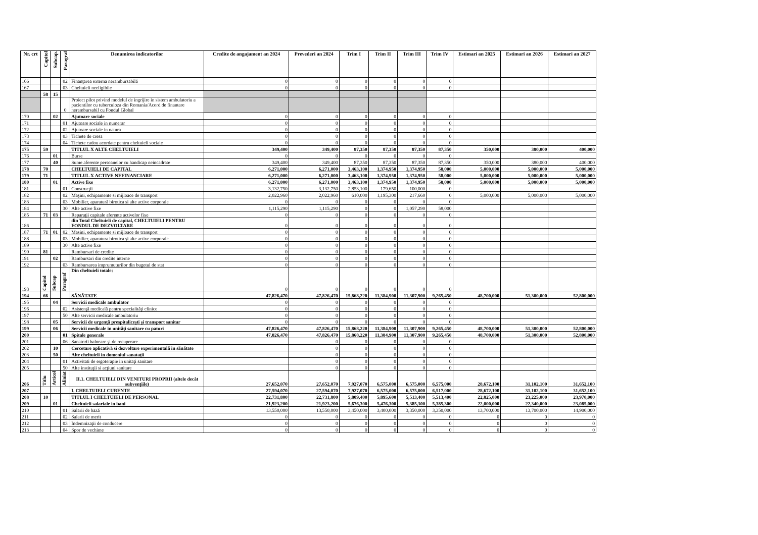| Nr. crt | Capitol | Subcap. | Paragraf | Denumirea indicatorilor | Credite de angajament an 2024 | Prevederi an 2024 | Trim I | Trim II | Trim III | Trim IV | Estimari an 2025 | Estimari an 2026 | Estimari an 2027 |
| --- | --- | --- | --- | --- | --- | --- | --- | --- | --- | --- | --- | --- | --- |
| 166 | | | 02 | Finanţarea externa nerambursabilă | 0 | 0 | 0 | 0 | 0 | 0 | | | |
| 167 | | | 03 | Cheltuieli neeligibile | 0 | 0 | 0 | 0 | 0 | 0 | | | |
| | 58 | 15 | | | | | | | | | | | |
| | | | 0 | Proiect pilot privind modelul de ingrijire in sistem ambulatoriu a pacientilor cu tuberculoza din Romania/Acord de finantare nerambursabil cu Fondul Global | | | | | | | | | |
| 170 | | 02 | | Ajutoare sociale | 0 | 0 | 0 | 0 | 0 | 0 | | | |
| 171 | | | 01 | Ajutoare sociale in numerar | 0 | 0 | 0 | 0 | 0 | 0 | | | |
| 172 | | | 02 | Ajutoare sociale in natura | 0 | 0 | 0 | 0 | 0 | 0 | | | |
| 173 | | | 03 | Tichete de cresa | 0 | 0 | 0 | 0 | 0 | 0 | | | |
| 174 | | | 04 | Tichete cadou acordate pentru cheltuieli sociale | 0 | 0 | 0 | 0 | 0 | 0 | | | |
| 175 | 59 | | | TITLUL X ALTE CHELTUIELI | 349,400 | 349,400 | 87,350 | 87,350 | 87,350 | 87,350 | 350,000 | 380,000 | 400,000 |
| 176 | | 01 | | Burse | 0 | 0 | 0 | 0 | 0 | 0 | | | |
| 177 | | 40 | | Sume aferente persoanelor cu handicap neincadrate | 349,400 | 349,400 | 87,350 | 87,350 | 87,350 | 87,350 | 350,000 | 380,000 | 400,000 |
| 178 | 70 | | | CHELTUIELI DE CAPITAL | 6,271,000 | 6,271,000 | 3,463,100 | 1,374,950 | 1,374,950 | 58,000 | 5,000,000 | 5,000,000 | 5,000,000 |
| 179 | 71 | | | TITLUL X ACTIVE NEFINANCIARE | 6,271,000 | 6,271,000 | 3,463,100 | 1,374,950 | 1,374,950 | 58,000 | 5,000,000 | 5,000,000 | 5,000,000 |
| 180 | | 01 | | Active fixe | 6,271,000 | 6,271,000 | 3,463,100 | 1,374,950 | 1,374,950 | 58,000 | 5,000,000 | 5,000,000 | 5,000,000 |
| 181 | | | 01 | Construcţii | 3,132,750 | 3,132,750 | 2,853,100 | 179,650 | 100,000 | 0 | | | |
| 182 | | | 02 | Maşini, echipamente si mijloace de transport | 2,022,960 | 2,022,960 | 610,000 | 1,195,300 | 217,660 | 0 | 5,000,000 | 5,000,000 | 5,000,000 |
| 183 | | | 03 | Mobilier, aparatură birotica si alte active corporale | 0 | 0 | 0 | 0 | 0 | 0 | | | |
| 184 | | | 30 | Alte active fixe | 1,115,290 | 1,115,290 | 0 | 0 | 1,057,290 | 58,000 | | | |
| 185 | 71 | 03 | | Reparaţii capitale aferente activelor fixe | 0 | 0 | 0 | 0 | 0 | 0 | | | |
| 186 | | | | din Total Cheltuieli de capital, CHELTUIELI PENTRU FONDUL DE DEZVOLTARE | 0 | 0 | 0 | 0 | 0 | 0 | | | |
| 187 | 71 | 01 | 02 | Masini, echipamente si mijloace de transport | 0 | 0 | 0 | 0 | 0 | 0 | | | |
| 188 | | | 03 | Mobilier, aparatura birotica şi alte active corporale | 0 | 0 | 0 | 0 | 0 | 0 | | | |
| 189 | | | 30 | Alte active fixe | 0 | 0 | 0 | 0 | 0 | 0 | | | |
| 190 | 81 | | | Rambursari de credite | 0 | 0 | 0 | 0 | 0 | 0 | | | |
| 191 | | 02 | | Rambursari din credite interne | 0 | 0 | 0 | 0 | 0 | 0 | | | |
| 192 | | | 03 | Rambursarea imprumuturilor din bugetul de stat | 0 | 0 | 0 | 0 | 0 | 0 | | | |
| 193 | Capitol | Subcap | Paragraf | Din cheltuieli totale: | 0 | 0 | 0 | 0 | 0 | 0 | | | |
| 194 | 66 | | | SĂNĂTATE | 47,826,470 | 47,826,470 | 15,868,220 | 11,384,900 | 11,307,900 | 9,265,450 | 48,700,000 | 51,300,000 | 52,800,000 |
| 195 | | 04 | | Servicii medicale ambulator | 0 | 0 | 0 | 0 | 0 | 0 | | | |
| 196 | | | 02 | Asistenţă medicală pentru specialităţi clinice | 0 | 0 | 0 | 0 | 0 | 0 | | | |
| 197 | | | 50 | Alte servicii medicale ambulatoriu | 0 | 0 | 0 | 0 | 0 | 0 | | | |
| 198 | | 05 | | Servicii de urgenţă prespitaliceşti şi transport sanitar | 0 | 0 | 0 | 0 | 0 | 0 | | | |
| 199 | | 06 | | Servicii medicale in unităţi sanitare cu paturi | 47,826,470 | 47,826,470 | 15,868,220 | 11,384,900 | 11,307,900 | 9,265,450 | 48,700,000 | 51,300,000 | 52,800,000 |
| 200 | | | 01 | Spitale generale | 47,826,470 | 47,826,470 | 15,868,220 | 11,384,900 | 11,307,900 | 9,265,450 | 48,700,000 | 51,300,000 | 52,800,000 |
| 201 | | | 06 | Sanatorii balneare şi de recuperare | | 0 | 0 | 0 | 0 | 0 | | | |
| 202 | | 10 | | Cercetare aplicativă si dezvoltare experimentală in sănătate | | 0 | 0 | 0 | 0 | 0 | | | |
| 203 | | 50 | | Alte cheltuieli in domeniul sanataţii | | 0 | 0 | 0 | 0 | 0 | | | |
| 204 | | | 01 | Activitati de ergoterapie in unitaţi sanitare | | 0 | 0 | 0 | 0 | 0 | | | |
| 205 | | | 50 | Alte instituţii si acţiuni sanitare | | 0 | 0 | 0 | 0 | 0 | | | |
| 206 | Titlu | Articol | Aliniat | II.1. CHELTUIELI DIN VENITURI PROPRII (altele decât subvenţiile) | 27,652,070 | 27,652,070 | 7,927,070 | 6,575,000 | 6,575,000 | 6,575,000 | 28,672,100 | 31,102,100 | 31,652,100 |
| 207 | | | | I. CHELTUIELI CURENTE | 27,594,070 | 27,594,070 | 7,927,070 | 6,575,000 | 6,575,000 | 6,517,000 | 28,672,100 | 31,102,100 | 31,652,100 |
| 208 | 10 | | | TITLUL I CHELTUIELI DE PERSONAL | 22,731,800 | 22,731,800 | 5,809,400 | 5,895,600 | 5,513,400 | 5,513,400 | 22,825,000 | 23,225,000 | 23,970,000 |
| 209 | | 01 | | Cheltuieli salariale in bani | 21,923,200 | 21,923,200 | 5,676,300 | 5,476,300 | 5,385,300 | 5,385,300 | 22,000,000 | 22,340,000 | 23,085,000 |
| 210 | | | 01 | Salarii de bază | 13,550,000 | 13,550,000 | 3,450,000 | 3,400,000 | 3,350,000 | 3,350,000 | 13,700,000 | 13,700,000 | 14,900,000 |
| 211 | | | 02 | Salarii de merit | 0 | 0 | 0 | 0 | 0 | 0 | 0 | 0 | 0 |
| 212 | | | 03 | Indemnizaţii de conducere | 0 | 0 | 0 | 0 | 0 | 0 | 0 | 0 | 0 |
| 213 | | | 04 | Spor de vechime | 0 | 0 | 0 | 0 | 0 | 0 | 0 | 0 | 0 |